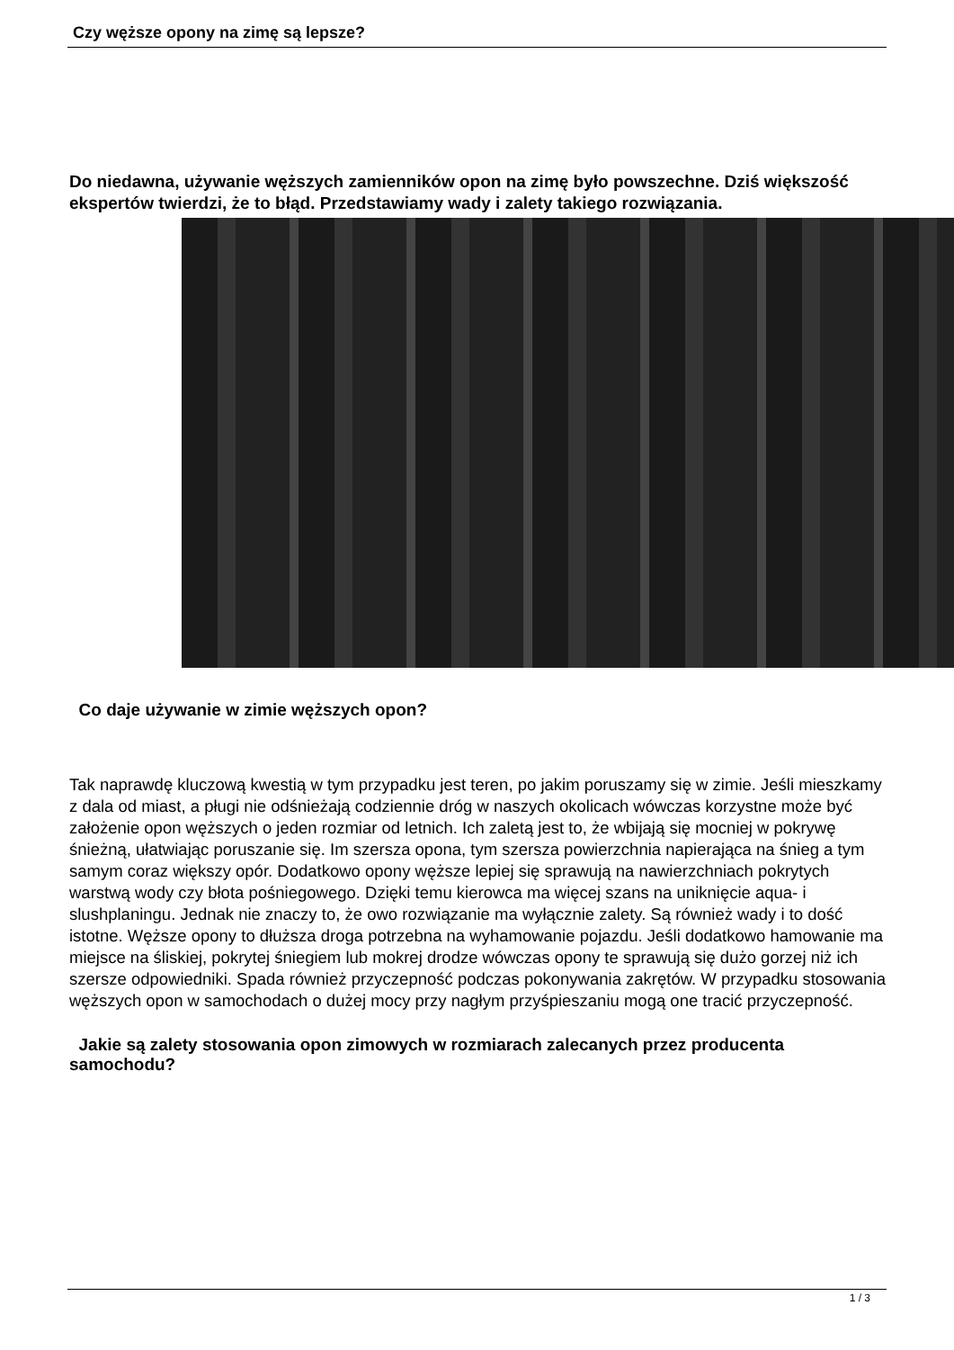Czy węższe opony na zimę są lepsze?
Do niedawna, używanie węższych zamienników opon na zimę było powszechne. Dziś większość ekspertów twierdzi, że to błąd. Przedstawiamy wady i zalety takiego rozwiązania.
Co daje używanie w zimie węższych opon?
Tak naprawdę kluczową kwestią w tym przypadku jest teren, po jakim poruszamy się w zimie. Jeśli mieszkamy z dala od miast, a pługi nie odśnieżają codziennie dróg w naszych okolicach wówczas korzystne może być założenie opon węższych o jeden rozmiar od letnich. Ich zaletą jest to, że wbijają się mocniej w pokrywę śnieżną, ułatwiając poruszanie się. Im szersza opona, tym szersza powierzchnia napierająca na śnieg a tym samym coraz większy opór. Dodatkowo opony węższe lepiej się sprawują na nawierzchniach pokrytych warstwą wody czy błota pośniegowego. Dzięki temu kierowca ma więcej szans na uniknięcie aqua- i slushplaningu. Jednak nie znaczy to, że owo rozwiązanie ma wyłącznie zalety. Są również wady i to dość istotne. Węższe opony to dłuższa droga potrzebna na wyhamowanie pojazdu. Jeśli dodatkowo hamowanie ma miejsce na śliskiej, pokrytej śniegiem lub mokrej drodze wówczas opony te sprawują się dużo gorzej niż ich szersze odpowiedniki. Spada również przyczepność podczas pokonywania zakrętów. W przypadku stosowania węższych opon w samochodach o dużej mocy przy nagłym przyśpieszaniu mogą one tracić przyczepność.
Jakie są zalety stosowania opon zimowych w rozmiarach zalecanych przez producenta samochodu?
1 / 3